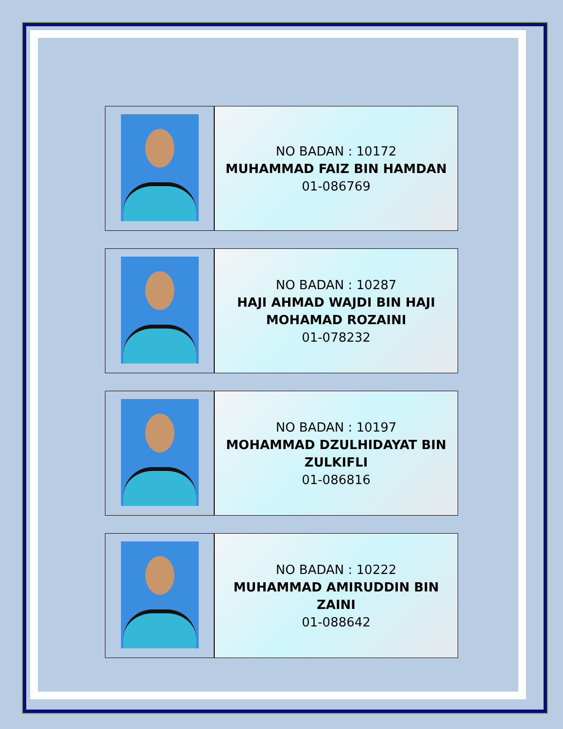| | NO BADAN : 10172 MUHAMMAD FAIZ BIN HAMDAN 01-086769 |
| | NO BADAN : 10287 HAJI AHMAD WAJDI BIN HAJI MOHAMAD ROZAINI 01-078232 |
| | NO BADAN : 10197 MOHAMMAD DZULHIDAYAT BIN ZULKIFLI 01-086816 |
| | NO BADAN : 10222 MUHAMMAD AMIRUDDIN BIN ZAINI 01-088642 |